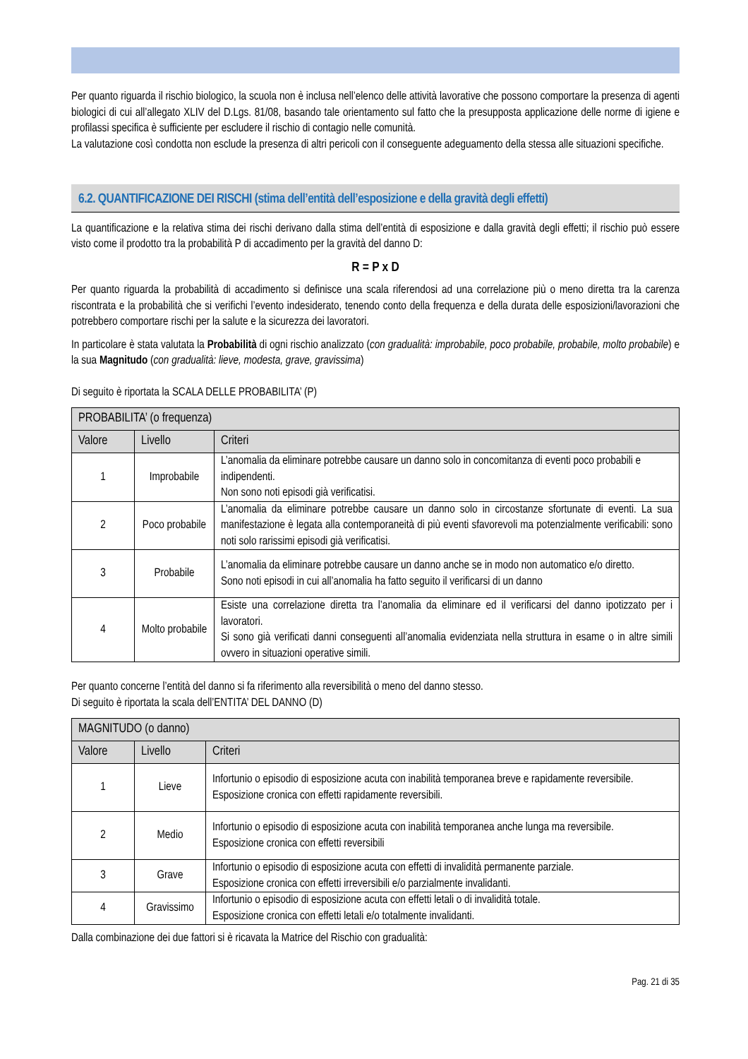Per quanto riguarda il rischio biologico, la scuola non è inclusa nell’elenco delle attività lavorative che possono comportare la presenza di agenti biologici di cui all’allegato XLIV del D.Lgs. 81/08, basando tale orientamento sul fatto che la presupposta applicazione delle norme di igiene e profilassi specifica è sufficiente per escludere il rischio di contagio nelle comunità.
La valutazione così condotta non esclude la presenza di altri pericoli con il conseguente adeguamento della stessa alle situazioni specifiche.
6.2. QUANTIFICAZIONE DEI RISCHI (stima dell’entità dell’esposizione e della gravità degli effetti)
La quantificazione e la relativa stima dei rischi derivano dalla stima dell’entità di esposizione e dalla gravità degli effetti; il rischio può essere visto come il prodotto tra la probabilità P di accadimento per la gravità del danno D:
R = P x D
Per quanto riguarda la probabilità di accadimento si definisce una scala riferendosi ad una correlazione più o meno diretta tra la carenza riscontrata e la probabilità che si verifichi l’evento indesiderato, tenendo conto della frequenza e della durata delle esposizioni/lavorazioni che potrebbero comportare rischi per la salute e la sicurezza dei lavoratori.
In particolare è stata valutata la Probabilità di ogni rischio analizzato (con gradualità: improbabile, poco probabile, probabile, molto probabile) e la sua Magnitudo (con gradualità: lieve, modesta, grave, gravissima)
Di seguito è riportata la SCALA DELLE PROBABILITA’ (P)
| PROBABILITA’ (o frequenza) | | |
| --- | --- | --- |
| Valore | Livello | Criteri |
| 1 | Improbabile | L’anomalia da eliminare potrebbe causare un danno solo in concomitanza di eventi poco probabili e indipendenti. Non sono noti episodi già verificatisi. |
| 2 | Poco probabile | L’anomalia da eliminare potrebbe causare un danno solo in circostanze sfortunate di eventi. La sua manifestazione è legata alla contemporaneità di più eventi sfavorevoli ma potenzialmente verificabili: sono noti solo rarissimi episodi già verificatisi. |
| 3 | Probabile | L’anomalia da eliminare potrebbe causare un danno anche se in modo non automatico e/o diretto. Sono noti episodi in cui all’anomalia ha fatto seguito il verificarsi di un danno |
| 4 | Molto probabile | Esiste una correlazione diretta tra l’anomalia da eliminare ed il verificarsi del danno ipotizzato per i lavoratori. Si sono già verificati danni conseguenti all’anomalia evidenziata nella struttura in esame o in altre simili ovvero in situazioni operative simili. |
Per quanto concerne l’entità del danno si fa riferimento alla reversibilità o meno del danno stesso.
Di seguito è riportata la scala dell’ENTITA’ DEL DANNO (D)
| MAGNITUDO (o danno) | | |
| --- | --- | --- |
| Valore | Livello | Criteri |
| 1 | Lieve | Infortunio o episodio di esposizione acuta con inabilità temporanea breve e rapidamente reversibile. Esposizione cronica con effetti rapidamente reversibili. |
| 2 | Medio | Infortunio o episodio di esposizione acuta con inabilità temporanea anche lunga ma reversibile. Esposizione cronica con effetti reversibili |
| 3 | Grave | Infortunio o episodio di esposizione acuta con effetti di invalidità permanente parziale. Esposizione cronica con effetti irreversibili e/o parzialmente invalidanti. |
| 4 | Gravissimo | Infortunio o episodio di esposizione acuta con effetti letali o di invalidità totale. Esposizione cronica con effetti letali e/o totalmente invalidanti. |
Dalla combinazione dei due fattori si è ricavata la Matrice del Rischio con gradualità:
Pag. 21 di 35